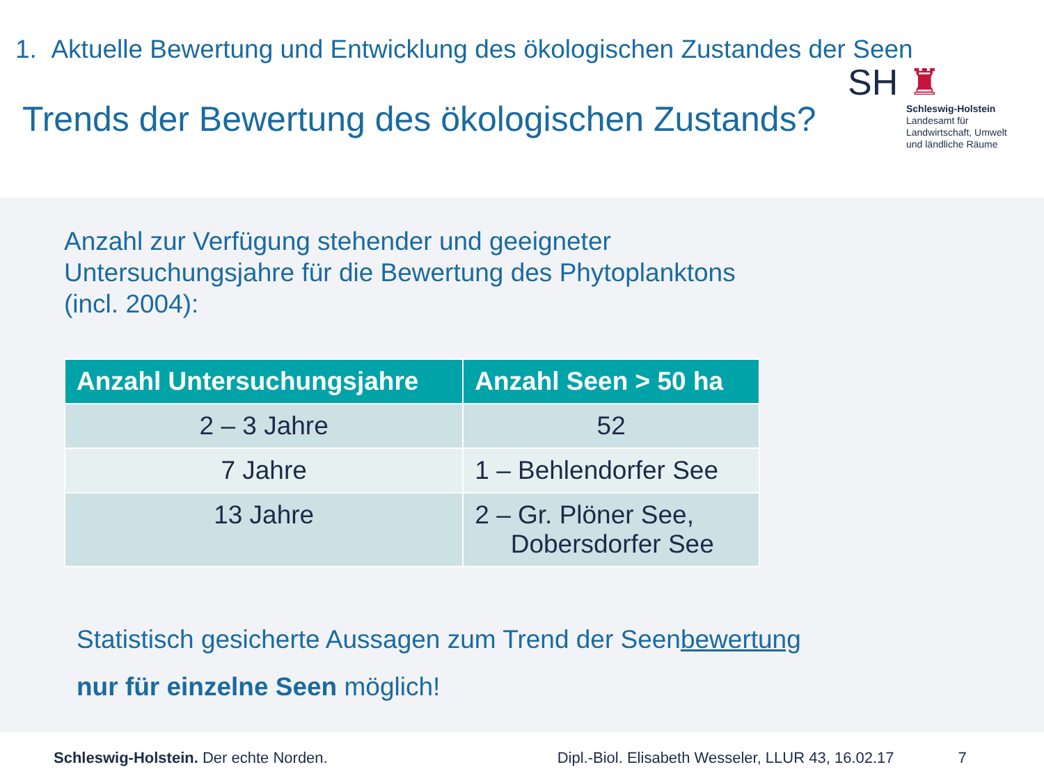1. Aktuelle Bewertung und Entwicklung des ökologischen Zustandes der Seen
Trends der Bewertung des ökologischen Zustands?
SH ♜
Schleswig-Holstein
Landesamt für
Landwirtschaft, Umwelt
und ländliche Räume
Anzahl zur Verfügung stehender und geeigneter
Untersuchungsjahre für die Bewertung des Phytoplanktons
(incl. 2004):
| Anzahl Untersuchungsjahre | Anzahl Seen > 50 ha |
| --- | --- |
| 2 – 3 Jahre | 52 |
| 7 Jahre | 1 – Behlendorfer See |
| 13 Jahre | 2 – Gr. Plöner See, Dobersdorfer See |
Statistisch gesicherte Aussagen zum Trend der Seenbewertung
nur für einzelne Seen möglich!
Schleswig-Holstein. Der echte Norden. Dipl.-Biol. Elisabeth Wesseler, LLUR 43, 16.02.17 7